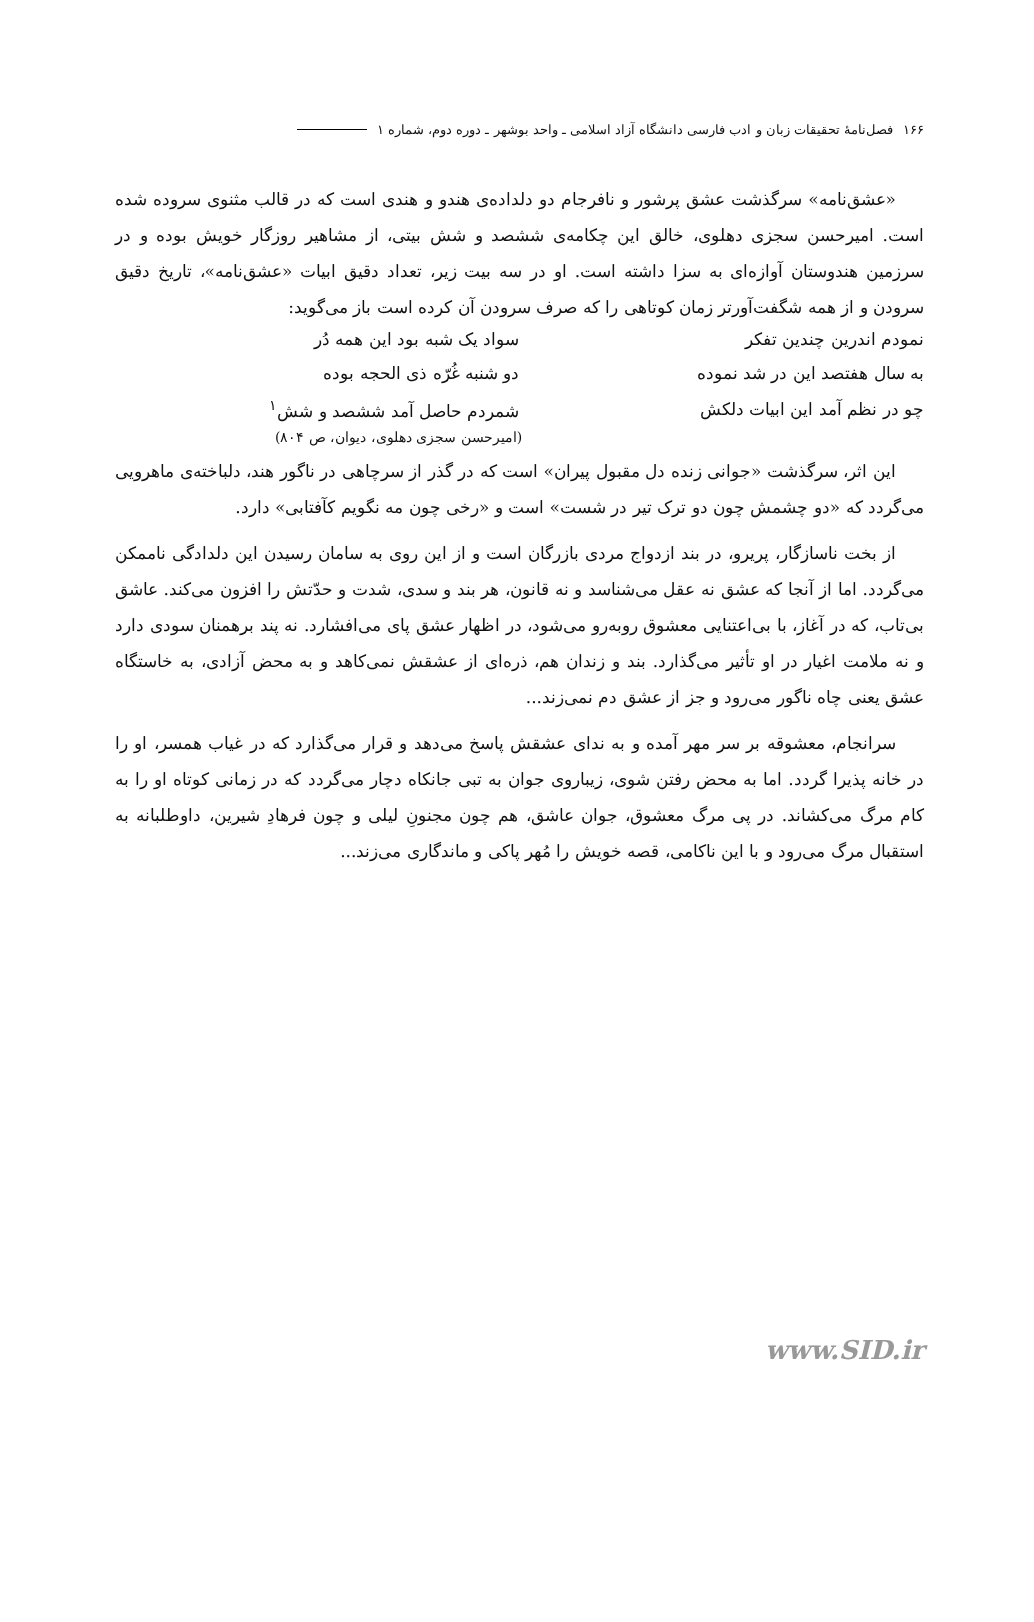۱۶۶ فصل‌نامهٔ تحقیقات زبان و ادب فارسی دانشگاه آزاد اسلامی ـ واحد بوشهر ـ دوره دوم، شماره ۱
«عشق‌نامه» سرگذشت عشق پرشور و نافرجام دو دلداده‌ی هندو و هندی است که در قالب مثنوی سروده شده است. امیرحسن سجزی دهلوی، خالق این چکامه‌ی ششصد و شش بیتی، از مشاهیر روزگار خویش بوده و در سرزمین هندوستان آوازه‌ای به سزا داشته است. او در سه بیت زیر، تعداد دقیق ابیات «عشق‌نامه»، تاریخ دقیق سرودن و از همه شگفت‌آورتر زمان کوتاهی را که صرف سرودن آن کرده است باز می‌گوید:
| نمودم اندرین چندین تفکر | سواد یک شبه بود این همه دُر |
| به سال هفتصد این در شد نموده | دو شنبه غُرّه ذی الحجه بوده |
| چو در نظم آمد این ابیات دلکش | شمردم حاصل آمد ششصد و شش<sup>۱</sup> |
(امیرحسن سجزی دهلوی، دیوان، ص ۸۰۴)
این اثر، سرگذشت «جوانی زنده دل مقبول پیران» است که در گذر از سرچاهی در ناگور هند، دلباخته‌ی ماهرویی می‌گردد که «دو چشمش چون دو ترک تیر در شست» است و «رخی چون مه نگویم کآفتابی» دارد.
از بخت ناسازگار، پریرو، در بند ازدواج مردی بازرگان است و از این روی به سامان رسیدن این دلدادگی ناممکن می‌گردد. اما از آنجا که عشق نه عقل می‌شناسد و نه قانون، هر بند و سدی، شدت و حدّتش را افزون می‌کند. عاشق بی‌تاب، که در آغاز، با بی‌اعتنایی معشوق روبه‌رو می‌شود، در اظهار عشق پای می‌افشارد. نه پند برهمنان سودی دارد و نه ملامت اغیار در او تأثیر می‌گذارد. بند و زندان هم، ذره‌ای از عشقش نمی‌کاهد و به محض آزادی، به خاستگاه عشق یعنی چاه ناگور می‌رود و جز از عشق دم نمی‌زند...
سرانجام، معشوقه بر سر مهر آمده و به ندای عشقش پاسخ می‌دهد و قرار می‌گذارد که در غیاب همسر، او را در خانه پذیرا گردد. اما به محض رفتن شوی، زیباروی جوان به تبی جانکاه دچار می‌گردد که در زمانی کوتاه او را به کام مرگ می‌کشاند. در پی مرگ معشوق، جوان عاشق، هم چون مجنونِ لیلی و چون فرهادِ شیرین، داوطلبانه به استقبال مرگ می‌رود و با این ناکامی، قصه خویش را مُهر پاکی و ماندگاری می‌زند...
www.SID.ir